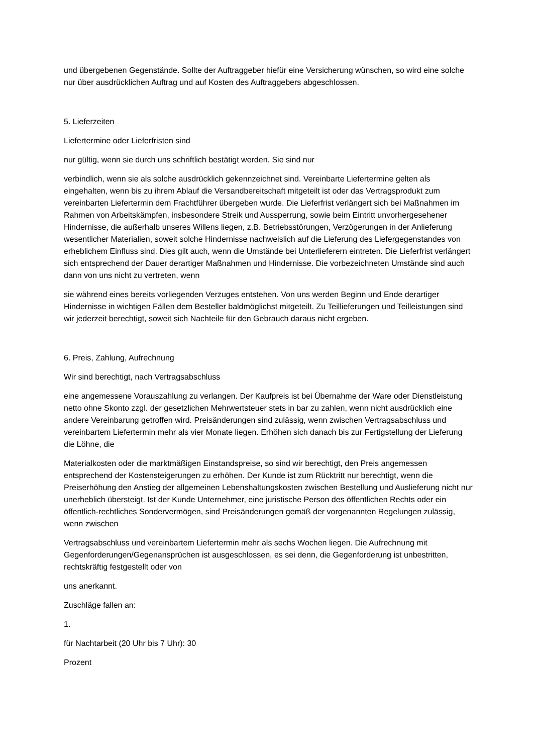und übergebenen Gegenstände. Sollte der Auftraggeber hiefür eine Versicherung wünschen, so wird eine solche nur über ausdrücklichen Auftrag und auf Kosten des Auftraggebers abgeschlossen.
5. Lieferzeiten
Liefertermine oder Lieferfristen sind
nur gültig, wenn sie durch uns schriftlich bestätigt werden. Sie sind nur
verbindlich, wenn sie als solche ausdrücklich gekennzeichnet sind. Vereinbarte Liefertermine gelten als eingehalten, wenn bis zu ihrem Ablauf die Versandbereitschaft mitgeteilt ist oder das Vertragsprodukt zum vereinbarten Liefertermin dem Frachtführer übergeben wurde. Die Lieferfrist verlängert sich bei Maßnahmen im Rahmen von Arbeitskämpfen, insbesondere Streik und Aussperrung, sowie beim Eintritt unvorhergesehener Hindernisse, die außerhalb unseres Willens liegen, z.B. Betriebsstörungen, Verzögerungen in der Anlieferung wesentlicher Materialien, soweit solche Hindernisse nachweislich auf die Lieferung des Liefergegenstandes von erheblichem Einfluss sind. Dies gilt auch, wenn die Umstände bei Unterlieferern eintreten. Die Lieferfrist verlängert sich entsprechend der Dauer derartiger Maßnahmen und Hindernisse. Die vorbezeichneten Umstände sind auch dann von uns nicht zu vertreten, wenn
sie während eines bereits vorliegenden Verzuges entstehen. Von uns werden Beginn und Ende derartiger Hindernisse in wichtigen Fällen dem Besteller baldmöglichst mitgeteilt. Zu Teillieferungen und Teilleistungen sind wir jederzeit berechtigt, soweit sich Nachteile für den Gebrauch daraus nicht ergeben.
6. Preis, Zahlung, Aufrechnung
Wir sind berechtigt, nach Vertragsabschluss
eine angemessene Vorauszahlung zu verlangen. Der Kaufpreis ist bei Übernahme der Ware oder Dienstleistung netto ohne Skonto zzgl. der gesetzlichen Mehrwertsteuer stets in bar zu zahlen, wenn nicht ausdrücklich eine andere Vereinbarung getroffen wird. Preisänderungen sind zulässig, wenn zwischen Vertragsabschluss und vereinbartem Liefertermin mehr als vier Monate liegen. Erhöhen sich danach bis zur Fertigstellung der Lieferung die Löhne, die
Materialkosten oder die marktmäßigen Einstandspreise, so sind wir berechtigt, den Preis angemessen entsprechend der Kostensteigerungen zu erhöhen. Der Kunde ist zum Rücktritt nur berechtigt, wenn die Preiserhöhung den Anstieg der allgemeinen Lebenshaltungskosten zwischen Bestellung und Auslieferung nicht nur unerheblich übersteigt. Ist der Kunde Unternehmer, eine juristische Person des öffentlichen Rechts oder ein öffentlich-rechtliches Sondervermögen, sind Preisänderungen gemäß der vorgenannten Regelungen zulässig, wenn zwischen
Vertragsabschluss und vereinbartem Liefertermin mehr als sechs Wochen liegen. Die Aufrechnung mit Gegenforderungen/Gegenansprüchen ist ausgeschlossen, es sei denn, die Gegenforderung ist unbestritten, rechtskräftig festgestellt oder von
uns anerkannt.
Zuschläge fallen an:
1.
für Nachtarbeit (20 Uhr bis 7 Uhr): 30
Prozent